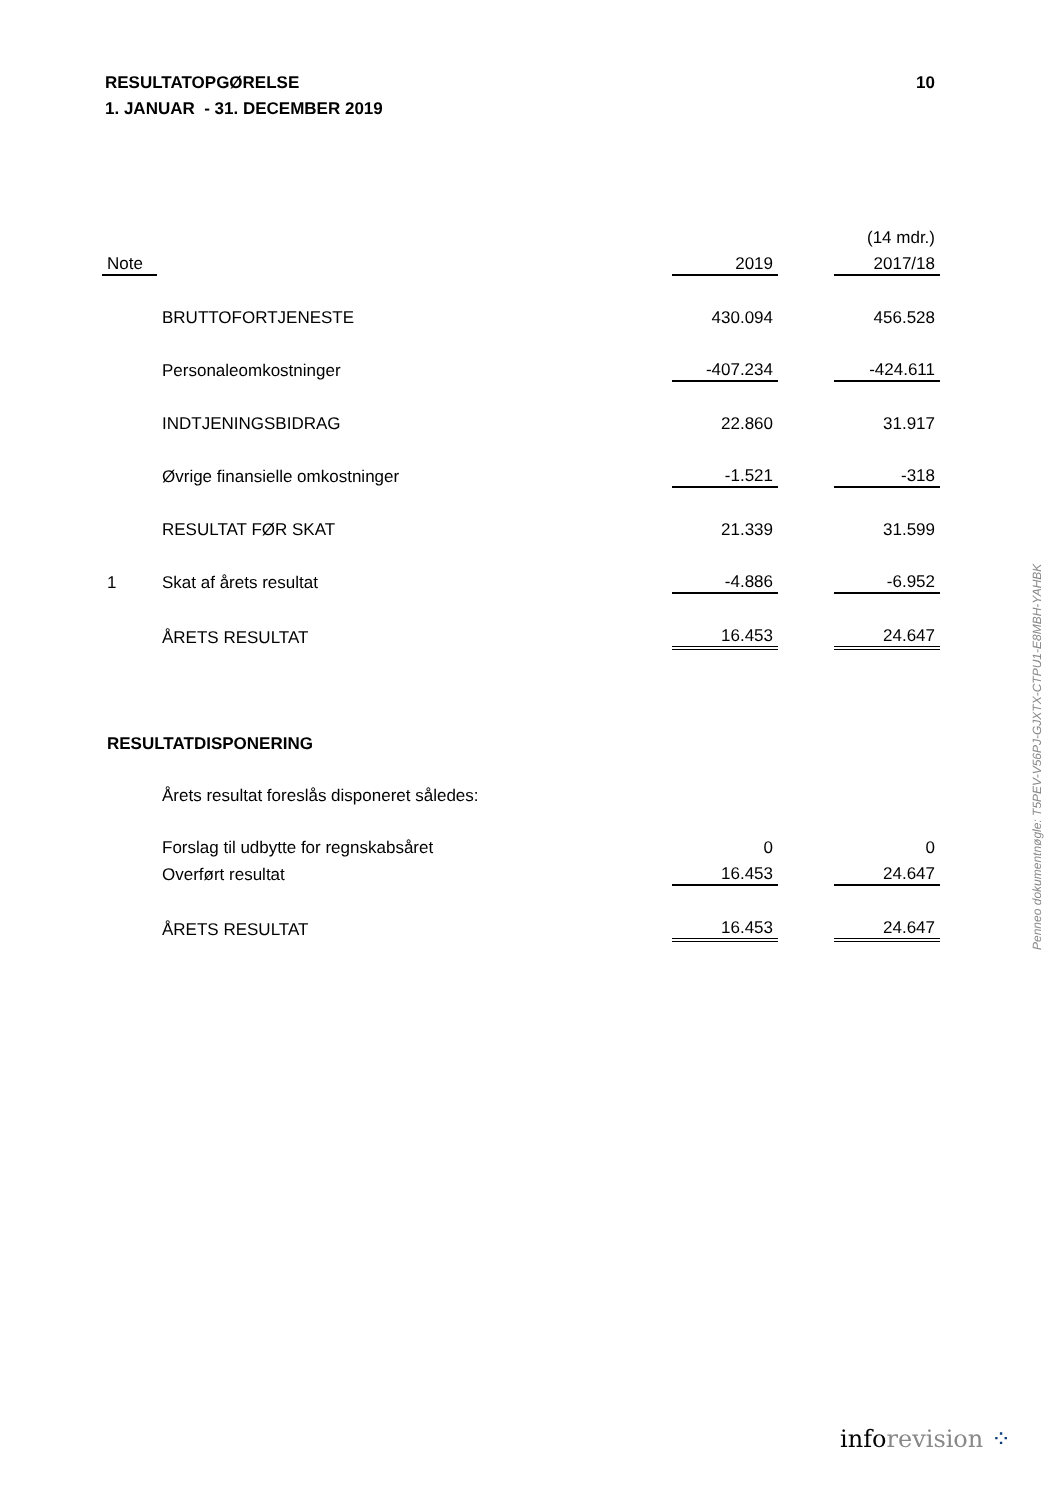10 RESULTATOPGØRELSE
1. JANUAR - 31. DECEMBER 2019
| | | | | (14 mdr.) |
| Note | | 2019 | | 2017/18 |
| | BRUTTOFORTJENESTE | 430.094 | | 456.528 |
| | Personaleomkostninger | -407.234 | | -424.611 |
| | INDTJENINGSBIDRAG | 22.860 | | 31.917 |
| | Øvrige finansielle omkostninger | -1.521 | | -318 |
| | RESULTAT FØR SKAT | 21.339 | | 31.599 |
| 1 | Skat af årets resultat | -4.886 | | -6.952 |
| | ÅRETS RESULTAT | 16.453 | | 24.647 |
| RESULTATDISPONERING | | | | |
| | Årets resultat foreslås disponeret således: | | | |
| | Forslag til udbytte for regnskabsåret | 0 | | 0 |
| | Overført resultat | 16.453 | | 24.647 |
| | ÅRETS RESULTAT | 16.453 | | 24.647 |
Penneo dokumentnøgle: T5PEV-V56PJ-GJXTX-CTPU1-E8MBH-YAHBK
inforevision ⁘